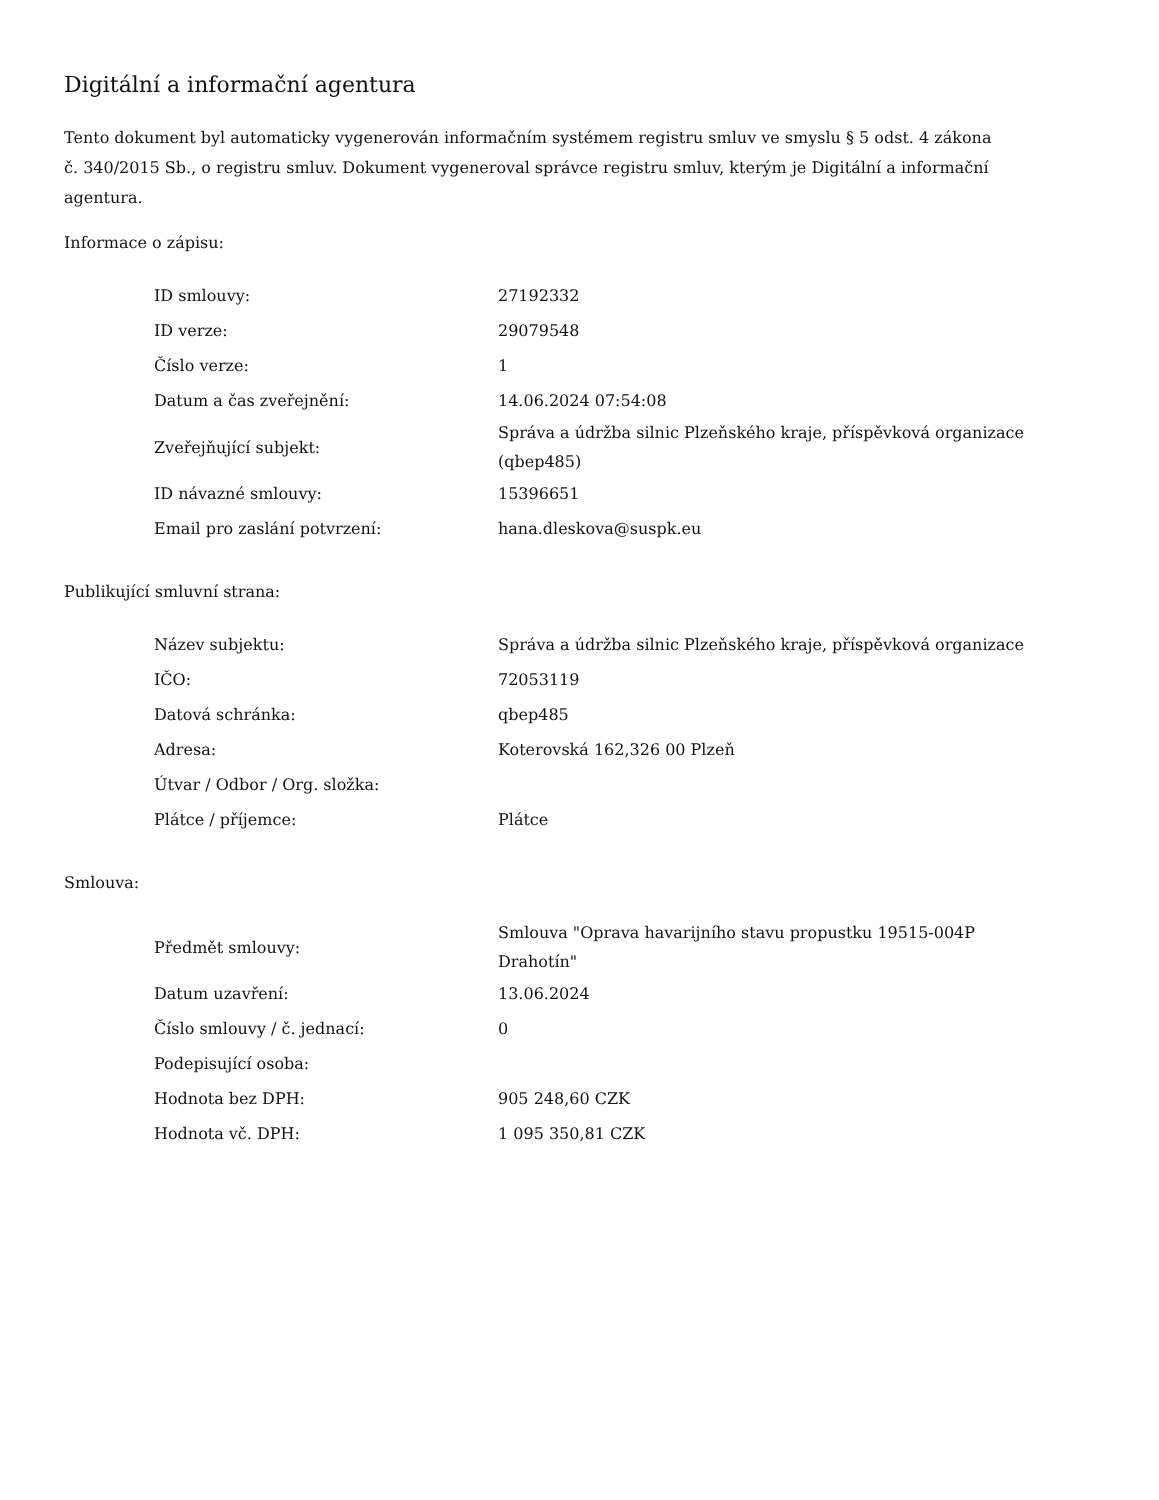Digitální a informační agentura
Tento dokument byl automaticky vygenerován informačním systémem registru smluv ve smyslu § 5 odst. 4 zákona
č. 340/2015 Sb., o registru smluv. Dokument vygeneroval správce registru smluv, kterým je Digitální a informační agentura.
Informace o zápisu:
| ID smlouvy: | 27192332 |
| ID verze: | 29079548 |
| Číslo verze: | 1 |
| Datum a čas zveřejnění: | 14.06.2024 07:54:08 |
| Zveřejňující subjekt: | Správa a údržba silnic Plzeňského kraje, příspěvková organizace (qbep485) |
| ID návazné smlouvy: | 15396651 |
| Email pro zaslání potvrzení: | hana.dleskova@suspk.eu |
Publikující smluvní strana:
| Název subjektu: | Správa a údržba silnic Plzeňského kraje, příspěvková organizace |
| IČO: | 72053119 |
| Datová schránka: | qbep485 |
| Adresa: | Koterovská 162,326 00 Plzeň |
| Útvar / Odbor / Org. složka: | |
| Plátce / příjemce: | Plátce |
Smlouva:
| Předmět smlouvy: | Smlouva "Oprava havarijního stavu propustku 19515-004P Drahotín" |
| Datum uzavření: | 13.06.2024 |
| Číslo smlouvy / č. jednací: | 0 |
| Podepisující osoba: | |
| Hodnota bez DPH: | 905 248,60 CZK |
| Hodnota vč. DPH: | 1 095 350,81 CZK |